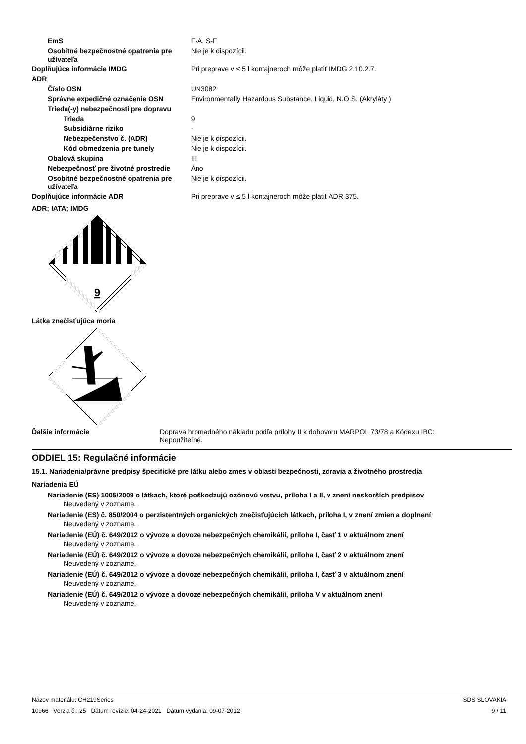| EmS | F-A, S-F |
| Osobitné bezpečnostné opatrenia pre užívateľa | Nie je k dispozícii. |
| Doplňujúce informácie IMDG | Pri preprave v ≤ 5 l kontajneroch môže platiť IMDG 2.10.2.7. |
| ADR | |
| Číslo OSN | UN3082 |
| Správne expedičné označenie OSN | Environmentally Hazardous Substance, Liquid, N.O.S. (Akryláty ) |
| Trieda(-y) nebezpečnosti pre dopravu | |
| Trieda | 9 |
| Subsidiárne riziko | - |
| Nebezpečenstvo č. (ADR) | Nie je k dispozícii. |
| Kód obmedzenia pre tunely | Nie je k dispozícii. |
| Obalová skupina | III |
| Nebezpečnosť pre životné prostredie | Áno |
| Osobitné bezpečnostné opatrenia pre užívateľa | Nie je k dispozícii. |
| Doplňujúce informácie ADR | Pri preprave v ≤ 5 l kontajneroch môže platiť ADR 375. |
ADR; IATA; IMDG
9
Látka znečisťujúca moria
| Ďalšie informácie | Doprava hromadného nákladu podľa prílohy II k dohovoru MARPOL 73/78 a Kódexu IBC: Nepoužiteľné. |
ODDIEL 15: Regulačné informácie
15.1. Nariadenia/právne predpisy špecifické pre látku alebo zmes v oblasti bezpečnosti, zdravia a životného prostredia
Nariadenia EÚ
Nariadenie (ES) 1005/2009 o látkach, ktoré poškodzujú ozónovú vrstvu, príloha I a II, v znení neskorších predpisov
Neuvedený v zozname.
Nariadenie (ES) č. 850/2004 o perzistentných organických znečisťujúcich látkach, príloha I, v znení zmien a doplnení
Neuvedený v zozname.
Nariadenie (EÚ) č. 649/2012 o vývoze a dovoze nebezpečných chemikálií, príloha I, časť 1 v aktuálnom znení
Neuvedený v zozname.
Nariadenie (EÚ) č. 649/2012 o vývoze a dovoze nebezpečných chemikálií, príloha I, časť 2 v aktuálnom znení
Neuvedený v zozname.
Nariadenie (EÚ) č. 649/2012 o vývoze a dovoze nebezpečných chemikálií, príloha I, časť 3 v aktuálnom znení
Neuvedený v zozname.
Nariadenie (EÚ) č. 649/2012 o vývoze a dovoze nebezpečných chemikálií, príloha V v aktuálnom znení
Neuvedený v zozname.
Názov materiálu: CH219Series
10966 Verzia č.: 25 Dátum revízie: 04-24-2021 Dátum vydania: 09-07-2012
SDS SLOVAKIA
9 / 11